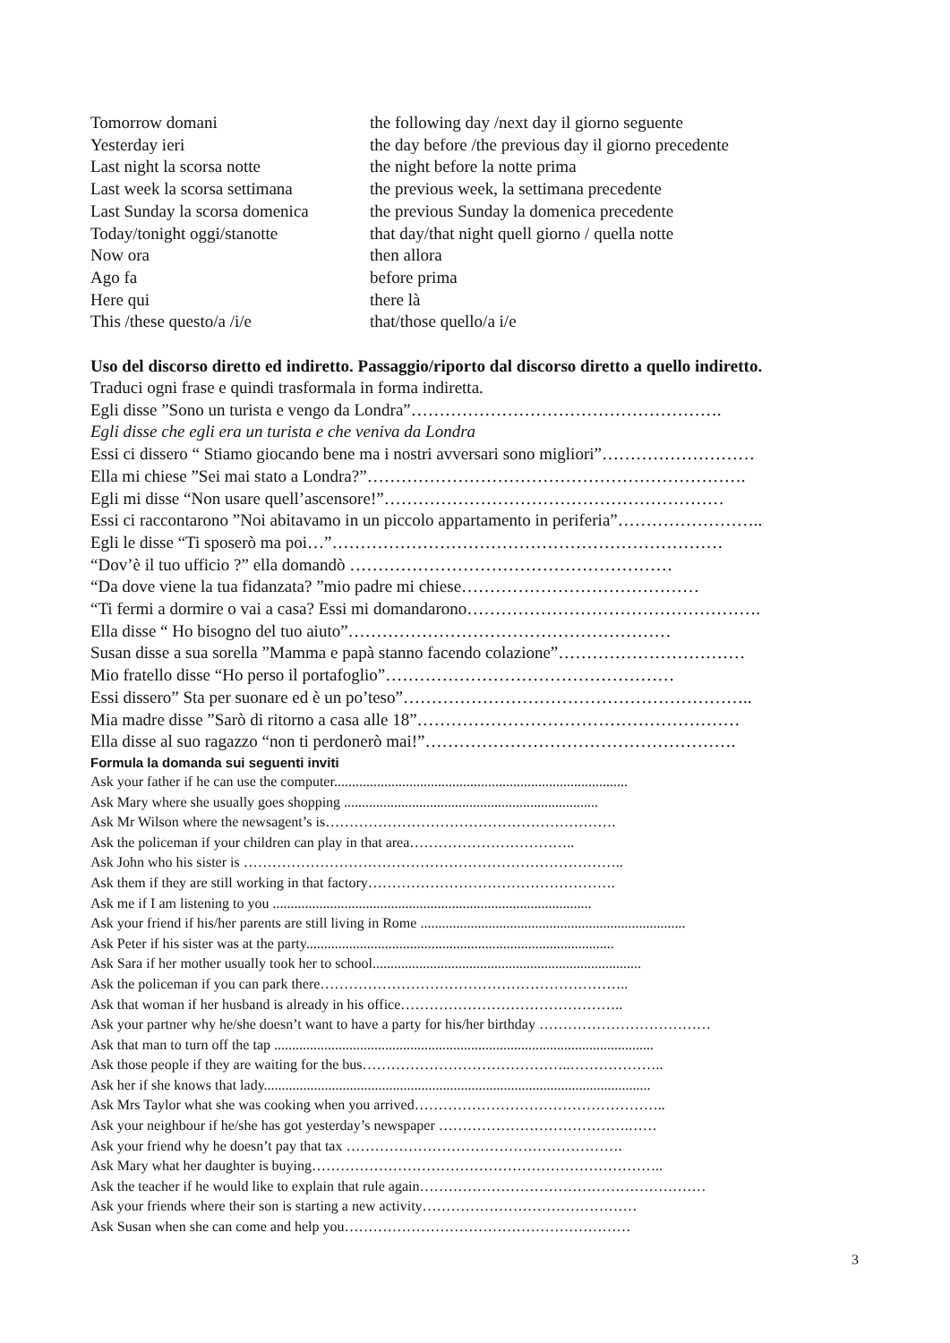Tomorrow domani the following day /next day il giorno seguente
Yesterday ieri the day before /the previous day il giorno precedente
Last night la scorsa notte the night before la notte prima
Last week la scorsa settimana
the previous week, la settimana precedente
Last Sunday la scorsa domenica
the previous Sunday la domenica precedente
Today/tonight oggi/stanotte that day/that night quell giorno / quella notte
Now ora then allora
Ago fa before prima
Here qui there là
This /these questo/a /i/e that/those quello/a i/e
Uso del discorso diretto ed indiretto. Passaggio/riporto dal discorso diretto a quello indiretto.
Traduci ogni frase e quindi trasformala in forma indiretta.
Egli disse ”Sono un turista e vengo da Londra”……………………………………………….
Egli disse che egli era un turista e che veniva da Londra
Essi ci dissero “ Stiamo giocando bene ma i nostri avversari sono migliori”………………………
Ella mi chiese ”Sei mai stato a Londra?”………………………………………………………….
Egli mi disse “Non usare quell’ascensore!”……………………………………………………
Essi ci raccontarono ”Noi abitavamo in un piccolo appartamento in periferia”……………………..
Egli le disse “Ti sposerò ma poi…”……………………………………………………………
“Dov’è il tuo ufficio ?” ella domandò …………………………………………………
“Da dove viene la tua fidanzata? ”mio padre mi chiese……………………………………
“Ti fermi a dormire o vai a casa? Essi mi domandarono…………………………………………….
Ella disse “ Ho bisogno del tuo aiuto”…………………………………………………
Susan disse a sua sorella ”Mamma e papà stanno facendo colazione”……………………………
Mio fratello disse “Ho perso il portafoglio”……………………………………………
Essi dissero” Sta per suonare ed è un po’teso”……………………………………………………..
Mia madre disse ”Sarò di ritorno a casa alle 18”…………………………………………………
Ella disse al suo ragazzo “non ti perdonerò mai!”……………………………………………….
Formula la domanda sui seguenti inviti
Ask your father if he can use the computer..................................................................................
Ask Mary where she usually goes shopping .......................................................................
Ask Mr Wilson where the newsagent’s is…………………………………………………….
Ask the policeman if your children can play in that area……………………………..
Ask John who his sister is ……………………………………………………………………..
Ask them if they are still working in that factory…………………………………………….
Ask me if I am listening to you .........................................................................................
Ask your friend if his/her parents are still living in Rome ..........................................................................
Ask Peter if his sister was at the party......................................................................................
Ask Sara if her mother usually took her to school...........................................................................
Ask the policeman if you can park there………………………………………………………..
Ask that woman if her husband is already in his office………………………………………..
Ask your partner why he/she doesn’t want to have a party for his/her birthday ………………………………
Ask that man to turn off the tap ..........................................................................................................
Ask those people if they are waiting for the bus……………………………………..………………..
Ask her if she knows that lady............................................................................................................
Ask Mrs Taylor what she was cooking when you arrived……………………………………………..
Ask your neighbour if he/she has got yesterday’s newspaper ………………………………….……
Ask your friend why he doesn’t pay that tax ………………………………………………….
Ask Mary what her daughter is buying………………………………………………………………..
Ask the teacher if he would like to explain that rule again……………………………………………………
Ask your friends where their son is starting a new activity………………………………………
Ask Susan when she can come and help you……………………………………………………
3